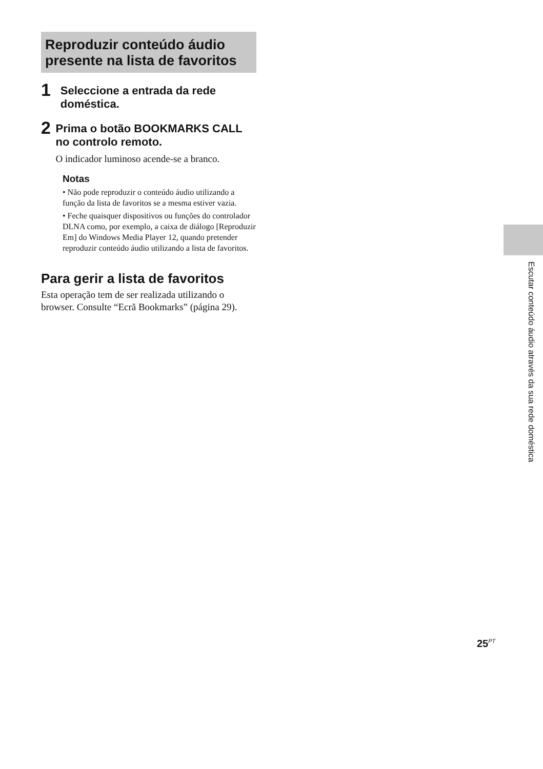Reproduzir conteúdo áudio presente na lista de favoritos
1
Seleccione a entrada da rede doméstica.
2
Prima o botão BOOKMARKS CALL no controlo remoto.
O indicador luminoso acende-se a branco.
Notas
• Não pode reproduzir o conteúdo áudio utilizando a função da lista de favoritos se a mesma estiver vazia.
• Feche quaisquer dispositivos ou funções do controlador DLNA como, por exemplo, a caixa de diálogo [Reproduzir Em] do Windows Media Player 12, quando pretender reproduzir conteúdo áudio utilizando a lista de favoritos.
Para gerir a lista de favoritos
Esta operação tem de ser realizada utilizando o browser. Consulte “Ecrã Bookmarks” (página 29).
Escutar conteúdo áudio através da sua rede doméstica
25<sup>PT</sup>